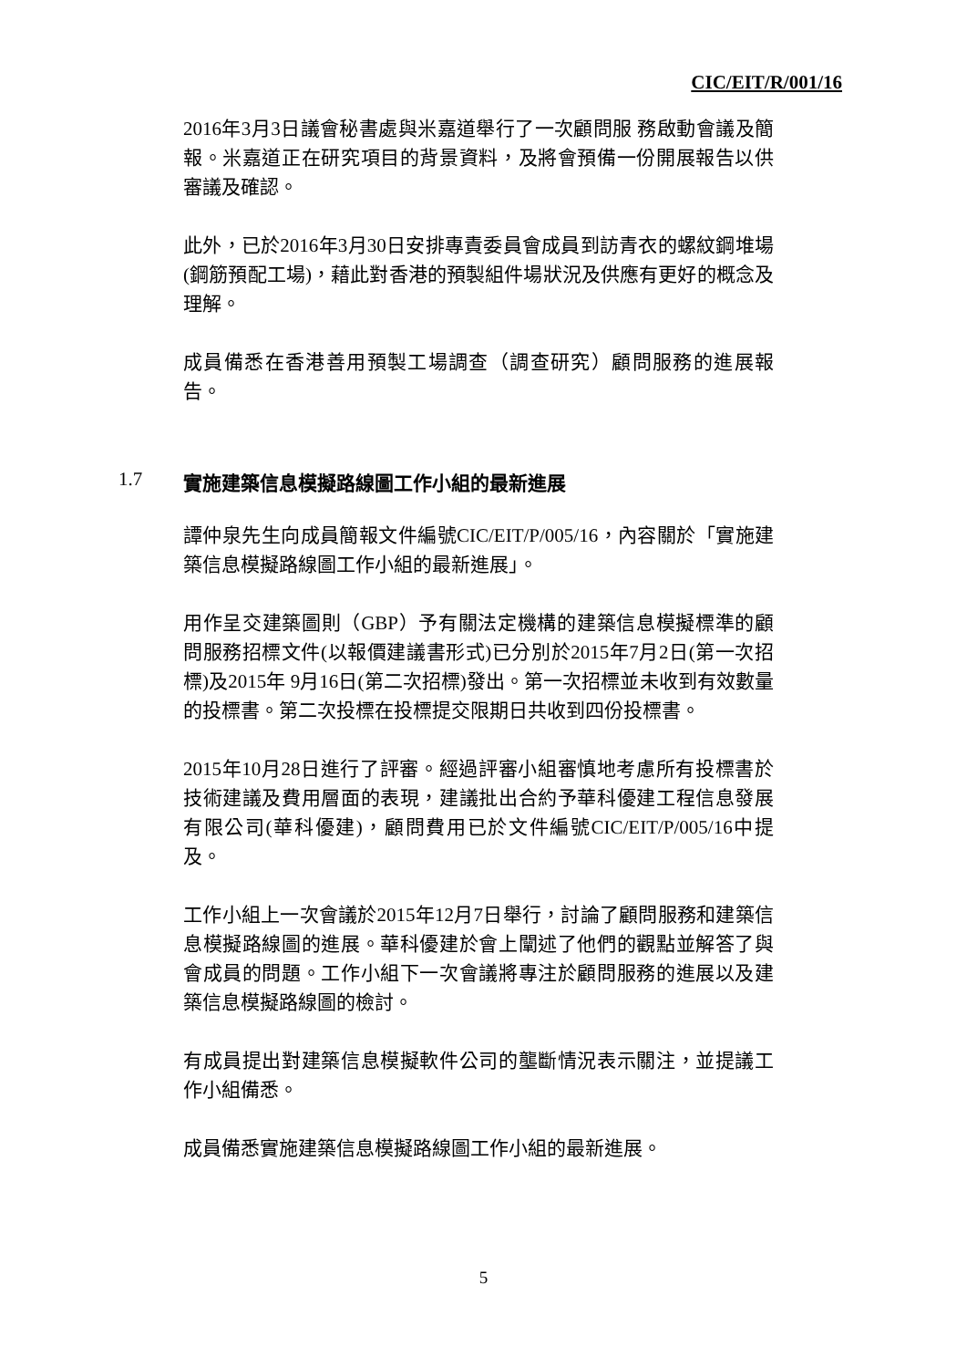CIC/EIT/R/001/16
2016年3月3日議會秘書處與米嘉道舉行了一次顧問服 務啟動會議及簡報。米嘉道正在研究項目的背景資料，及將會預備一份開展報告以供審議及確認。
此外，已於2016年3月30日安排專責委員會成員到訪青衣的螺紋鋼堆場 (鋼筋預配工場)，藉此對香港的預製組件場狀況及供應有更好的概念及理解。
成員備悉在香港善用預製工場調查（調查研究）顧問服務的進展報告。
1.7 實施建築信息模擬路線圖工作小組的最新進展
譚仲泉先生向成員簡報文件編號CIC/EIT/P/005/16，內容關於「實施建築信息模擬路線圖工作小組的最新進展」。
用作呈交建築圖則（GBP）予有關法定機構的建築信息模擬標準的顧問服務招標文件(以報價建議書形式)已分別於2015年7月2日(第一次招標)及2015年 9月16日(第二次招標)發出。第一次招標並未收到有效數量的投標書。第二次投標在投標提交限期日共收到四份投標書。
2015年10月28日進行了評審。經過評審小組審慎地考慮所有投標書於技術建議及費用層面的表現，建議批出合約予華科優建工程信息發展有限公司(華科優建)，顧問費用已於文件編號CIC/EIT/P/005/16中提及。
工作小組上一次會議於2015年12月7日舉行，討論了顧問服務和建築信息模擬路線圖的進展。華科優建於會上闡述了他們的觀點並解答了與會成員的問題。工作小組下一次會議將專注於顧問服務的進展以及建築信息模擬路線圖的檢討。
有成員提出對建築信息模擬軟件公司的壟斷情況表示關注，並提議工作小組備悉。
成員備悉實施建築信息模擬路線圖工作小組的最新進展。
5